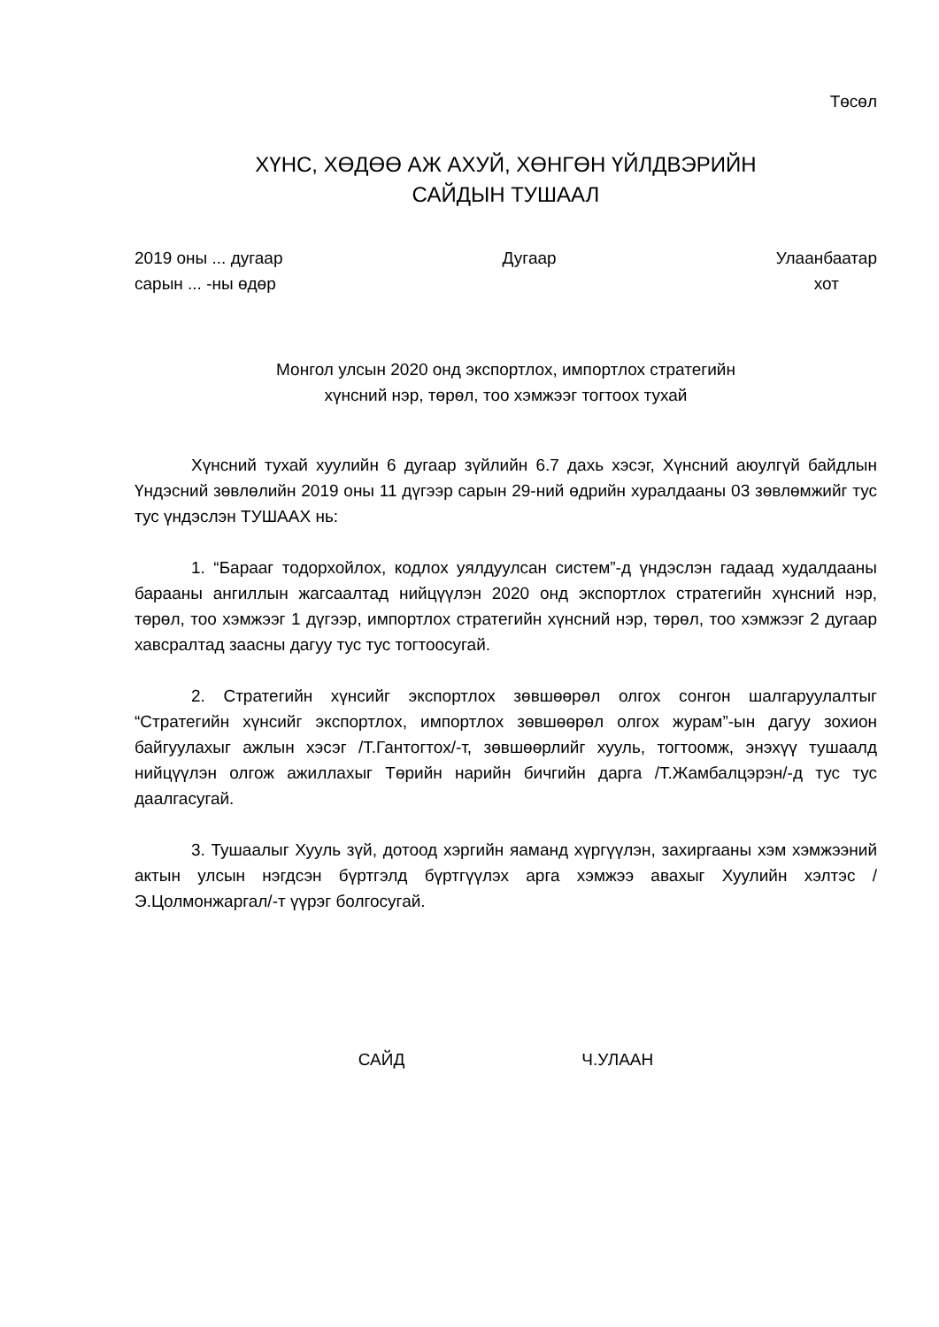Төсөл
ХҮНС, ХӨДӨӨ АЖ АХУЙ, ХӨНГӨН ҮЙЛДВЭРИЙН
САЙДЫН ТУШААЛ
2019 оны ... дугаар
сарын ... -ны өдөр
Дугаар Улаанбаатар
хот
Монгол улсын 2020 онд экспортлох, импортлох стратегийн
хүнсний нэр, төрөл, тоо хэмжээг тогтоох тухай
Хүнсний тухай хуулийн 6 дугаар зүйлийн 6.7 дахь хэсэг, Хүнсний аюулгүй байдлын Үндэсний зөвлөлийн 2019 оны 11 дүгээр сарын 29-ний өдрийн хуралдааны 03 зөвлөмжийг тус тус үндэслэн ТУШААХ нь:
1. “Барааг тодорхойлох, кодлох уялдуулсан систем”-д үндэслэн гадаад худалдааны барааны ангиллын жагсаалтад нийцүүлэн 2020 онд экспортлох стратегийн хүнсний нэр, төрөл, тоо хэмжээг 1 дүгээр, импортлох стратегийн хүнсний нэр, төрөл, тоо хэмжээг 2 дугаар хавсралтад заасны дагуу тус тус тогтоосугай.
2. Стратегийн хүнсийг экспортлох зөвшөөрөл олгох сонгон шалгаруулалтыг “Стратегийн хүнсийг экспортлох, импортлох зөвшөөрөл олгох журам”-ын дагуу зохион байгуулахыг ажлын хэсэг /Т.Гантогтох/-т, зөвшөөрлийг хууль, тогтоомж, энэхүү тушаалд нийцүүлэн олгож ажиллахыг Төрийн нарийн бичгийн дарга /Т.Жамбалцэрэн/-д тус тус даалгасугай.
3. Тушаалыг Хууль зүй, дотоод хэргийн яаманд хүргүүлэн, захиргааны хэм хэмжээний актын улсын нэгдсэн бүртгэлд бүртгүүлэх арга хэмжээ авахыг Хуулийн хэлтэс /Э.Цолмонжаргал/-т үүрэг болгосугай.
САЙД Ч.УЛААН